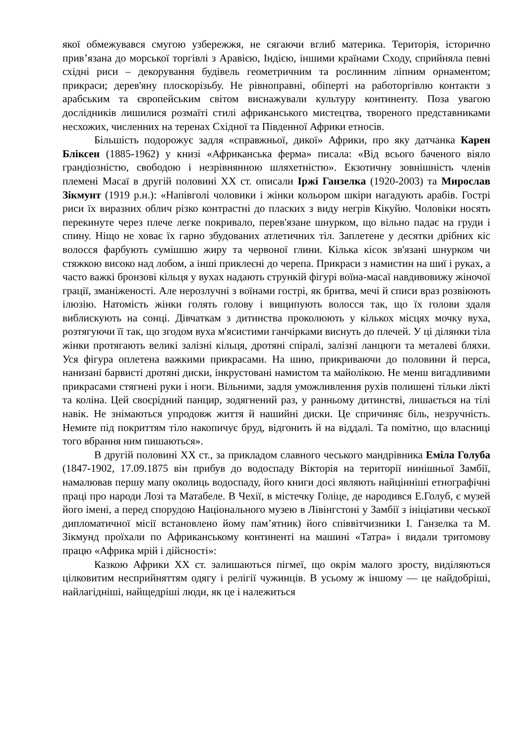якої обмежувався смугою узбережжя, не сягаючи вглиб материка. Територія, історично прив’язана до морської торгівлі з Аравією, Індією, іншими країнами Сходу, сприйняла певні східні риси – декорування будівель геометричним та рослинним ліпним орнаментом; прикраси; дерев'яну плоскорізьбу. Не рівноправні, обіперті на работоргівлю контакти з арабським та європейським світом виснажували культуру континенту. Поза увагою дослідників лишилися розмаїті стилі африканського мистецтва, твореного представниками несхожих, численних на теренах Східної та Південної Африки етносів.
Більшість подорожує задля «справжньої, дикої» Африки, про яку датчанка Карен Бліксен (1885-1962) у книзі «Африканська ферма» писала: «Від всього баченого віяло грандіозністю, свободою і незрівнянною шляхетністю». Екзотичну зовнішність членів племені Масаї в другій половині XX ст. описали Іржі Ганзелка (1920-2003) та Мирослав Зікмунт (1919 р.н.): «Напівголі чоловики і жінки кольором шкіри нагадують арабів. Гострі риси їх виразних облич різко контрастні до пласких з виду негрів Кікуйю. Чоловіки носять перекинуте через плече легке покривало, перев'язане шнурком, що вільно падає на груди і спину. Ніщо не ховає їх гарно збудованих атлетичних тіл. Заплетене у десятки дрібних кіс волосся фарбують сумішшю жиру та червоної глини. Кілька кісок зв'язані шнурком чи стяжкою високо над лобом, а інші приклеєні до черепа. Прикраси з намистин на шиї і руках, а часто важкі бронзові кільця у вухах надають стрункій фігурі воїна-масаї навдивовижу жіночої грації, зманіженості. Але нерозлучні з воїнами гострі, як бритва, мечі й списи враз розвіюють ілюзію. Натомість жінки голять голову і вищипують волосся так, що їх голови здаля виблискують на сонці. Дівчаткам з дитинства проколюють у кількох місцях мочку вуха, розтягуючи її так, що згодом вуха м'ясистими ганчірками виснуть до плечей. У ці ділянки тіла жінки протягають великі залізні кільця, дротяні спіралі, залізні ланцюги та металеві бляхи. Уся фігура оплетена важкими прикрасами. На шию, прикриваючи до половини й перса, нанизані барвисті дротяні диски, інкрустовані намистом та майолікою. Не менш вигадливими прикрасами стягнені руки і ноги. Вільними, задля уможливлення рухів полишені тільки лікті та коліна. Цей своєрідний панцир, зодягнений раз, у ранньому дитинстві, лишається на тілі навік. Не знімаються упродовж життя й нашийні диски. Це спричиняє біль, незручність. Немите під покриттям тіло накопичує бруд, відгонить й на віддалі. Та помітно, що власниці того вбрання ним пишаються».
В другій половині XX ст., за прикладом славного чеського мандрівника Еміла Голуба (1847-1902, 17.09.1875 він прибув до водоспаду Вікторія на території нинішньої Замбії, намалював першу мапу околиць водоспаду, його книги досі являють найцінніші етнографічні праці про народи Лозі та Матабеле. В Чехії, в містечку Голіце, де народився Е.Голуб, є музей його імені, а перед спорудою Національного музею в Лівінгстоні у Замбії з ініціативи чеської дипломатичної місії встановлено йому пам’ятник) його співвітчизники І. Ганзелка та М. Зікмунд проїхали по Африканському континенті на машині «Татра» і видали тритомову працю «Африка мрій і дійсності»:
Казкою Африки XX ст. залишаються пігмеї, що окрім малого зросту, виділяються цілковитим несприйняттям одягу і релігії чужинців. В усьому ж іншому — це найдобріші, найлагідніші, найщедріші люди, як це і належиться